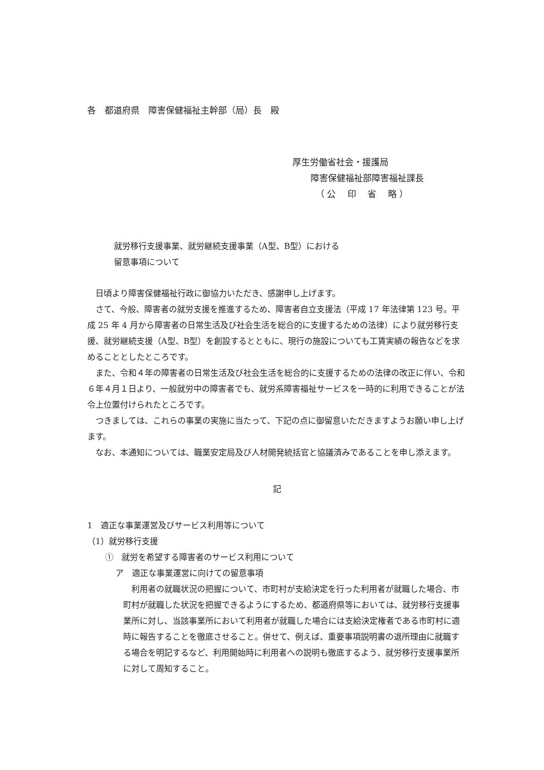各　都道府県　障害保健福祉主幹部（局）長　殿
厚生労働省社会・援護局
障害保健福祉部障害福祉課長
（ 公　 印　 省　 略 ）
就労移行支援事業、就労継続支援事業（A型、B型）における
留意事項について
日頃より障害保健福祉行政に御協力いただき、感謝申し上げます。
さて、今般、障害者の就労支援を推進するため、障害者自立支援法（平成 17 年法律第 123 号。平成 25 年 4 月から障害者の日常生活及び社会生活を総合的に支援するための法律）により就労移行支援、就労継続支援（A型、B型）を創設するとともに、現行の施設についても工賃実績の報告などを求めることとしたところです。
また、令和４年の障害者の日常生活及び社会生活を総合的に支援するための法律の改正に伴い、令和６年４月１日より、一般就労中の障害者でも、就労系障害福祉サービスを一時的に利用できることが法令上位置付けられたところです。
つきましては、これらの事業の実施に当たって、下記の点に御留意いただきますようお願い申し上げます。
なお、本通知については、職業安定局及び人材開発統括官と協議済みであることを申し添えます。
記
1　適正な事業運営及びサービス利用等について
（1）就労移行支援
①　就労を希望する障害者のサービス利用について
ア　適正な事業運営に向けての留意事項
利用者の就職状況の把握について、市町村が支給決定を行った利用者が就職した場合、市町村が就職した状況を把握できるようにするため、都道府県等においては、就労移行支援事業所に対し、当該事業所において利用者が就職した場合には支給決定権者である市町村に適時に報告することを徹底させること。併せて、例えば、重要事項説明書の退所理由に就職する場合を明記するなど、利用開始時に利用者への説明も徹底するよう、就労移行支援事業所に対して周知すること。